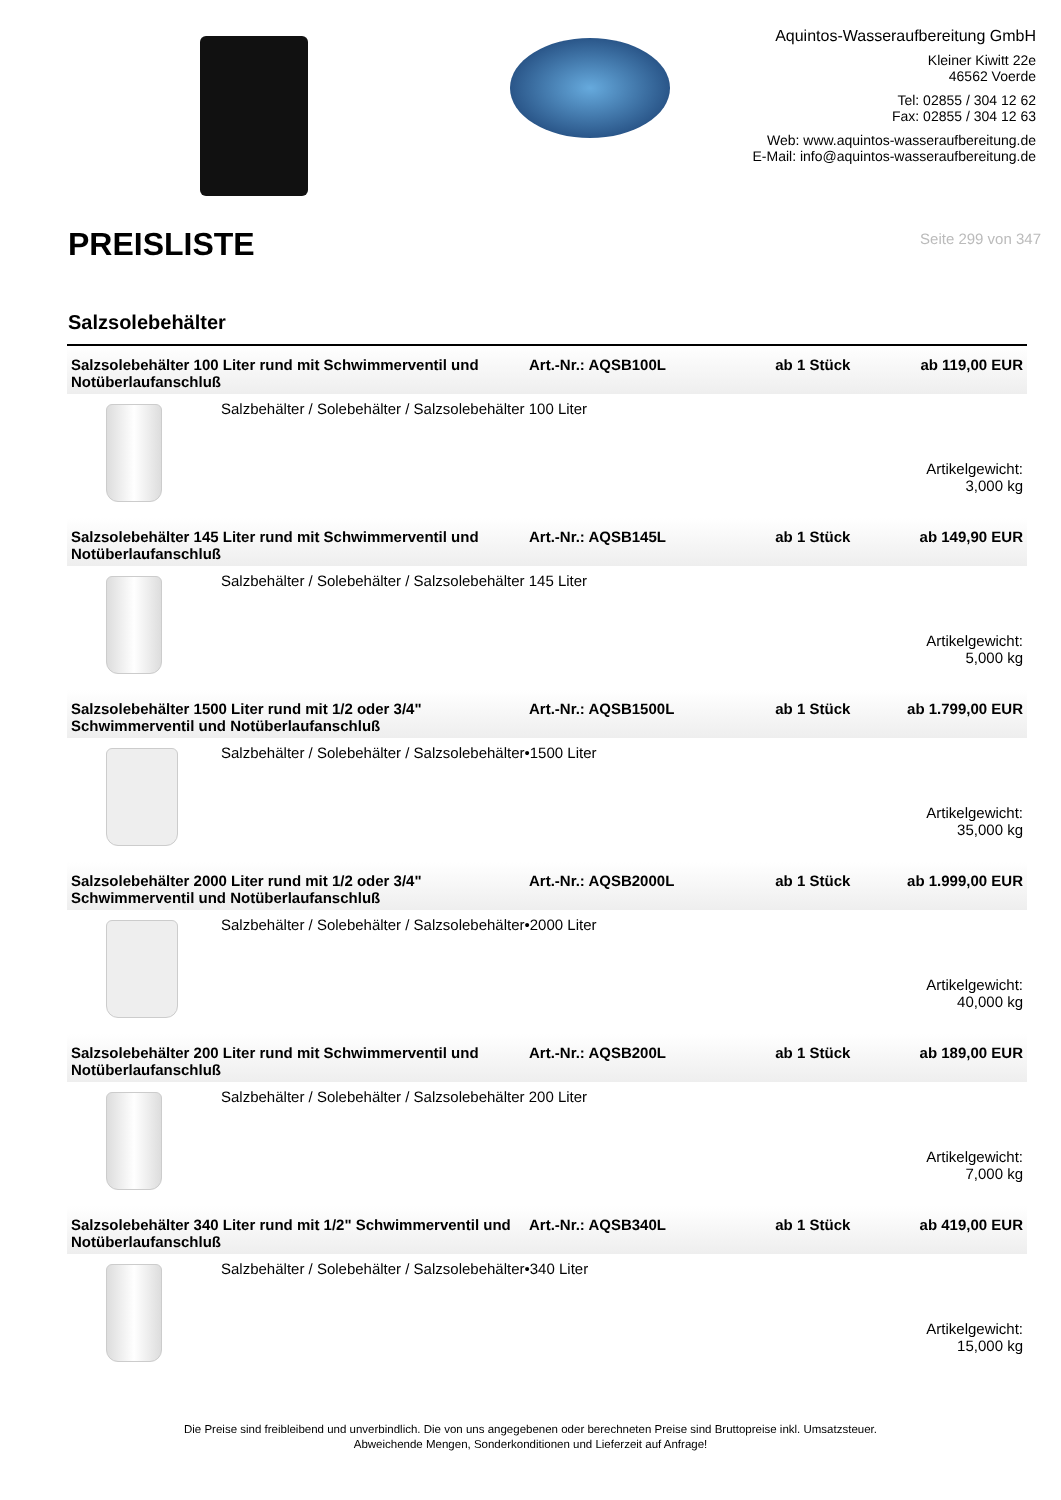Aquintos-Wasseraufbereitung GmbH
Kleiner Kiwitt 22e
46562 Voerde
Tel: 02855 / 304 12 62
Fax: 02855 / 304 12 63
Web: www.aquintos-wasseraufbereitung.de
E-Mail: info@aquintos-wasseraufbereitung.de
PREISLISTE
Seite 299 von 347
Salzsolebehälter
| Salzsolebehälter 100 Liter rund mit Schwimmerventil und Notüberlaufanschluß | Art.-Nr.: AQSB100L | ab 1 Stück | ab 119,00 EUR |
| Salzbehälter / Solebehälter / Salzsolebehälter 100 Liter Artikelgewicht: 3,000 kg | | | |
| Salzsolebehälter 145 Liter rund mit Schwimmerventil und Notüberlaufanschluß | Art.-Nr.: AQSB145L | ab 1 Stück | ab 149,90 EUR |
| Salzbehälter / Solebehälter / Salzsolebehälter 145 Liter Artikelgewicht: 5,000 kg | | | |
| Salzsolebehälter 1500 Liter rund mit 1/2 oder 3/4" Schwimmerventil und Notüberlaufanschluß | Art.-Nr.: AQSB1500L | ab 1 Stück | ab 1.799,00 EUR |
| Salzbehälter / Solebehälter / Salzsolebehälter•1500 Liter Artikelgewicht: 35,000 kg | | | |
| Salzsolebehälter 2000 Liter rund mit 1/2 oder 3/4" Schwimmerventil und Notüberlaufanschluß | Art.-Nr.: AQSB2000L | ab 1 Stück | ab 1.999,00 EUR |
| Salzbehälter / Solebehälter / Salzsolebehälter•2000 Liter Artikelgewicht: 40,000 kg | | | |
| Salzsolebehälter 200 Liter rund mit Schwimmerventil und Notüberlaufanschluß | Art.-Nr.: AQSB200L | ab 1 Stück | ab 189,00 EUR |
| Salzbehälter / Solebehälter / Salzsolebehälter 200 Liter Artikelgewicht: 7,000 kg | | | |
| Salzsolebehälter 340 Liter rund mit 1/2" Schwimmerventil und Notüberlaufanschluß | Art.-Nr.: AQSB340L | ab 1 Stück | ab 419,00 EUR |
| Salzbehälter / Solebehälter / Salzsolebehälter•340 Liter Artikelgewicht: 15,000 kg | | | |
Die Preise sind freibleibend und unverbindlich. Die von uns angegebenen oder berechneten Preise sind Bruttopreise inkl. Umsatzsteuer.
Abweichende Mengen, Sonderkonditionen und Lieferzeit auf Anfrage!